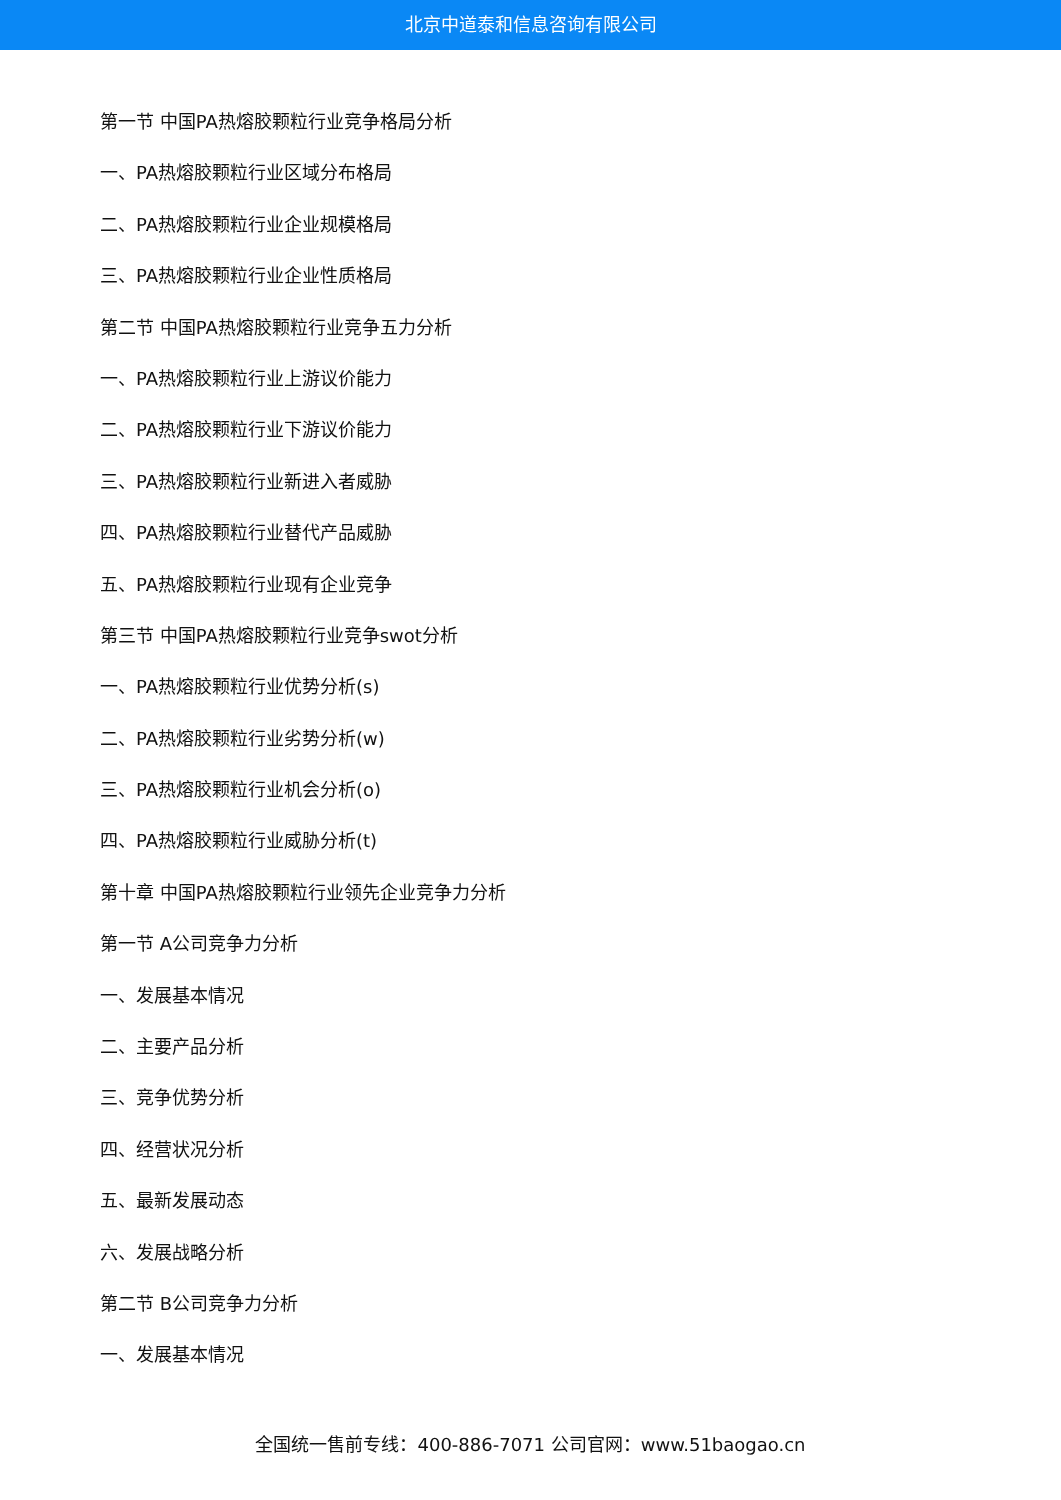北京中道泰和信息咨询有限公司
第一节 中国PA热熔胶颗粒行业竞争格局分析
一、PA热熔胶颗粒行业区域分布格局
二、PA热熔胶颗粒行业企业规模格局
三、PA热熔胶颗粒行业企业性质格局
第二节 中国PA热熔胶颗粒行业竞争五力分析
一、PA热熔胶颗粒行业上游议价能力
二、PA热熔胶颗粒行业下游议价能力
三、PA热熔胶颗粒行业新进入者威胁
四、PA热熔胶颗粒行业替代产品威胁
五、PA热熔胶颗粒行业现有企业竞争
第三节 中国PA热熔胶颗粒行业竞争swot分析
一、PA热熔胶颗粒行业优势分析(s)
二、PA热熔胶颗粒行业劣势分析(w)
三、PA热熔胶颗粒行业机会分析(o)
四、PA热熔胶颗粒行业威胁分析(t)
第十章 中国PA热熔胶颗粒行业领先企业竞争力分析
第一节 A公司竞争力分析
一、发展基本情况
二、主要产品分析
三、竞争优势分析
四、经营状况分析
五、最新发展动态
六、发展战略分析
第二节 B公司竞争力分析
一、发展基本情况
全国统一售前专线：400-886-7071 公司官网：www.51baogao.cn